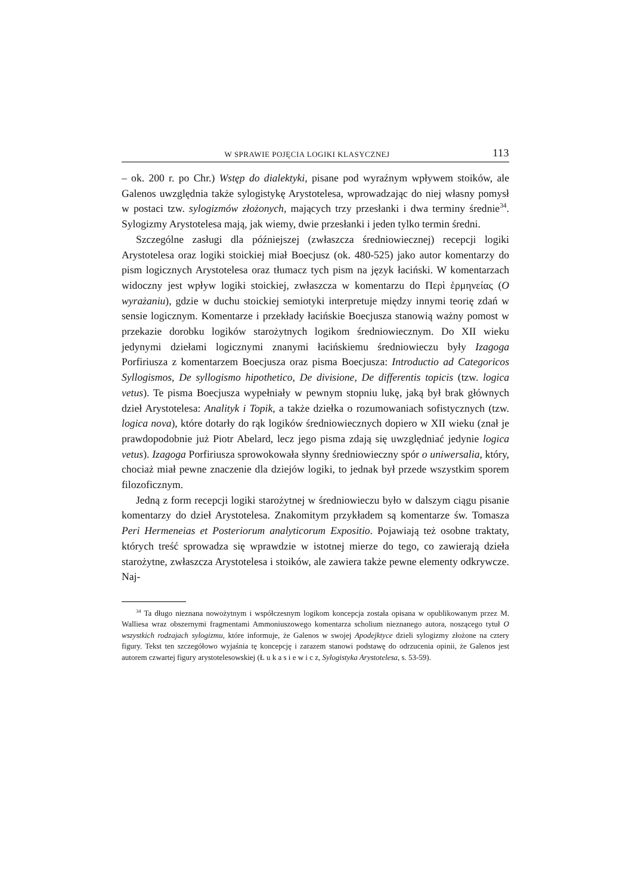W SPRAWIE POJĘCIA LOGIKI KLASYCZNEJ 113
– ok. 200 r. po Chr.) Wstęp do dialektyki, pisane pod wyraźnym wpływem stoików, ale Galenos uwzględnia także sylogistykę Arystotelesa, wprowadzając do niej własny pomysł w postaci tzw. sylogizmów złożonych, mających trzy przesłanki i dwa terminy średnie<sup>34</sup>. Sylogizmy Arystotelesa mają, jak wiemy, dwie przesłanki i jeden tylko termin średni.
Szczególne zasługi dla późniejszej (zwłaszcza średniowiecznej) recepcji logiki Arystotelesa oraz logiki stoickiej miał Boecjusz (ok. 480-525) jako autor komentarzy do pism logicznych Arystotelesa oraz tłumacz tych pism na język łaciński. W komentarzach widoczny jest wpływ logiki stoickiej, zwłaszcza w komentarzu do Περὶ ἑρμηνείας (O wyrażaniu), gdzie w duchu stoickiej semiotyki interpretuje między innymi teorię zdań w sensie logicznym. Komentarze i przekłady łacińskie Boecjusza stanowią ważny pomost w przekazie dorobku logików starożytnych logikom średniowiecznym. Do XII wieku jedynymi dziełami logicznymi znanymi łacińskiemu średniowieczu były Izagoga Porfiriusza z komentarzem Boecjusza oraz pisma Boecjusza: Introductio ad Categoricos Syllogismos, De syllogismo hipothetico, De divisione, De differentis topicis (tzw. logica vetus). Te pisma Boecjusza wypełniały w pewnym stopniu lukę, jaką był brak głównych dzieł Arystotelesa: Analityk i Topik, a także dziełka o rozumowaniach sofistycznych (tzw. logica nova), które dotarły do rąk logików średniowiecznych dopiero w XII wieku (znał je prawdopodobnie już Piotr Abelard, lecz jego pisma zdają się uwzględniać jedynie logica vetus). Izagoga Porfiriusza sprowokowała słynny średniowieczny spór o uniwersalia, który, chociaż miał pewne znaczenie dla dziejów logiki, to jednak był przede wszystkim sporem filozoficznym.
Jedną z form recepcji logiki starożytnej w średniowieczu było w dalszym ciągu pisanie komentarzy do dzieł Arystotelesa. Znakomitym przykładem są komentarze św. Tomasza Peri Hermeneias et Posteriorum analyticorum Expositio. Pojawiają też osobne traktaty, których treść sprowadza się wprawdzie w istotnej mierze do tego, co zawierają dzieła starożytne, zwłaszcza Arystotelesa i stoików, ale zawiera także pewne elementy odkrywcze. Naj-
<sup>34</sup> Ta długo nieznana nowożytnym i współczesnym logikom koncepcja została opisana w opublikowanym przez M. Walliesa wraz obszernymi fragmentami Ammoniuszowego komentarza scholium nieznanego autora, noszącego tytuł O wszystkich rodzajach sylogizmu, które informuje, że Galenos w swojej Apodejktyce dzieli sylogizmy złożone na cztery figury. Tekst ten szczegółowo wyjaśnia tę koncepcję i zarazem stanowi podstawę do odrzucenia opinii, że Galenos jest autorem czwartej figury arystotelesowskiej (Ł u k a s i e w i c z, Sylogistyka Arystotelesa, s. 53-59).